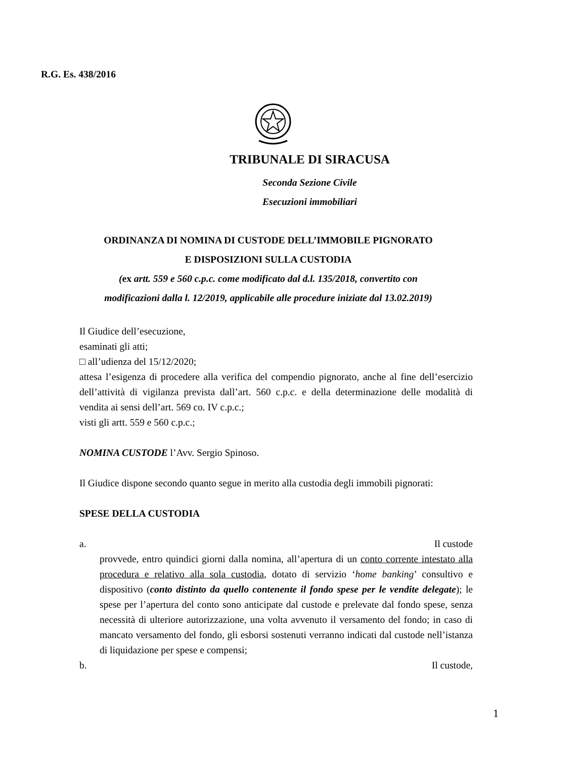R.G. Es. 438/2016
TRIBUNALE DI SIRACUSA
Seconda Sezione Civile
Esecuzioni immobiliari
ORDINANZA DI NOMINA DI CUSTODE DELL’IMMOBILE PIGNORATO
E DISPOSIZIONI SULLA CUSTODIA
(ex artt. 559 e 560 c.p.c. come modificato dal d.l. 135/2018, convertito con
modificazioni dalla l. 12/2019, applicabile alle procedure iniziate dal 13.02.2019)
Il Giudice dell’esecuzione,
esaminati gli atti;
□ all’udienza del 15/12/2020;
attesa l’esigenza di procedere alla verifica del compendio pignorato, anche al fine dell’esercizio dell’attività di vigilanza prevista dall’art. 560 c.p.c. e della determinazione delle modalità di vendita ai sensi dell’art. 569 co. IV c.p.c.;
visti gli artt. 559 e 560 c.p.c.;
NOMINA CUSTODE l’Avv. Sergio Spinoso.
Il Giudice dispone secondo quanto segue in merito alla custodia degli immobili pignorati:
SPESE DELLA CUSTODIA
a. Il custode
provvede, entro quindici giorni dalla nomina, all’apertura di un conto corrente intestato alla procedura e relativo alla sola custodia, dotato di servizio ‘home banking’ consultivo e dispositivo (conto distinto da quello contenente il fondo spese per le vendite delegate); le spese per l’apertura del conto sono anticipate dal custode e prelevate dal fondo spese, senza necessità di ulteriore autorizzazione, una volta avvenuto il versamento del fondo; in caso di mancato versamento del fondo, gli esborsi sostenuti verranno indicati dal custode nell’istanza di liquidazione per spese e compensi;
b. Il custode,
1